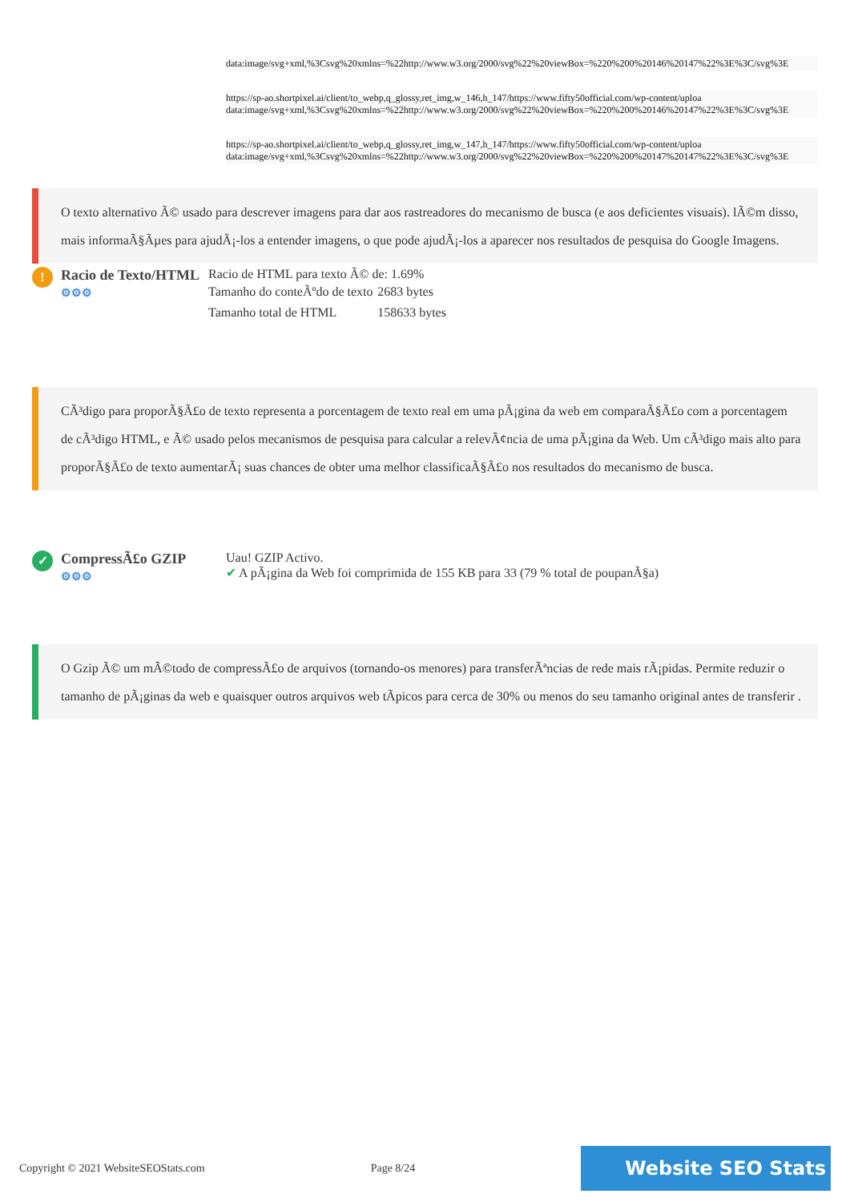data:image/svg+xml,%3Csvg%20xmlns=%22http://www.w3.org/2000/svg%22%20viewBox=%220%200%20146%20147%22%3E%3C/svg%3E
https://sp-ao.shortpixel.ai/client/to_webp,q_glossy,ret_img,w_146,h_147/https://www.fifty50official.com/wp-content/uploa
data:image/svg+xml,%3Csvg%20xmlns=%22http://www.w3.org/2000/svg%22%20viewBox=%220%200%20146%20147%22%3E%3C/svg%3E
https://sp-ao.shortpixel.ai/client/to_webp,q_glossy,ret_img,w_147,h_147/https://www.fifty50official.com/wp-content/uploa
data:image/svg+xml,%3Csvg%20xmlns=%22http://www.w3.org/2000/svg%22%20viewBox=%220%200%20147%20147%22%3E%3C/svg%3E
O texto alternativo Ã© usado para descrever imagens para dar aos rastreadores do mecanismo de busca (e aos deficientes visuais). lÃ©m disso, mais informaÃ§Ãµes para ajudÃ¡-los a entender imagens, o que pode ajudÃ¡-los a aparecer nos resultados de pesquisa do Google Imagens.
!
Racio de Texto/HTML
⚙⚙⚙
Racio de HTML para texto Ã© de: 1.69%
| Tamanho do conteÃºdo de texto | 2683 bytes |
| Tamanho total de HTML | 158633 bytes |
CÃ³digo para proporÃ§Ã£o de texto representa a porcentagem de texto real em uma pÃ¡gina da web em comparaÃ§Ã£o com a porcentagem de cÃ³digo HTML, e Ã© usado pelos mecanismos de pesquisa para calcular a relevÃ¢ncia de uma pÃ¡gina da Web. Um cÃ³digo mais alto para proporÃ§Ã£o de texto aumentarÃ¡ suas chances de obter uma melhor classificaÃ§Ã£o nos resultados do mecanismo de busca.
✓
CompressÃ£o GZIP
⚙⚙⚙
Uau! GZIP Activo.
✔ A pÃ¡gina da Web foi comprimida de 155 KB para 33 (79 % total de poupanÃ§a)
O Gzip Ã© um mÃ©todo de compressÃ£o de arquivos (tornando-os menores) para transferÃªncias de rede mais rÃ¡pidas. Permite reduzir o tamanho de pÃ¡ginas da web e quaisquer outros arquivos web tÃpicos para cerca de 30% ou menos do seu tamanho original antes de transferir .
Copyright © 2021 WebsiteSEOStats.com Page 8/24 Website SEO Stats